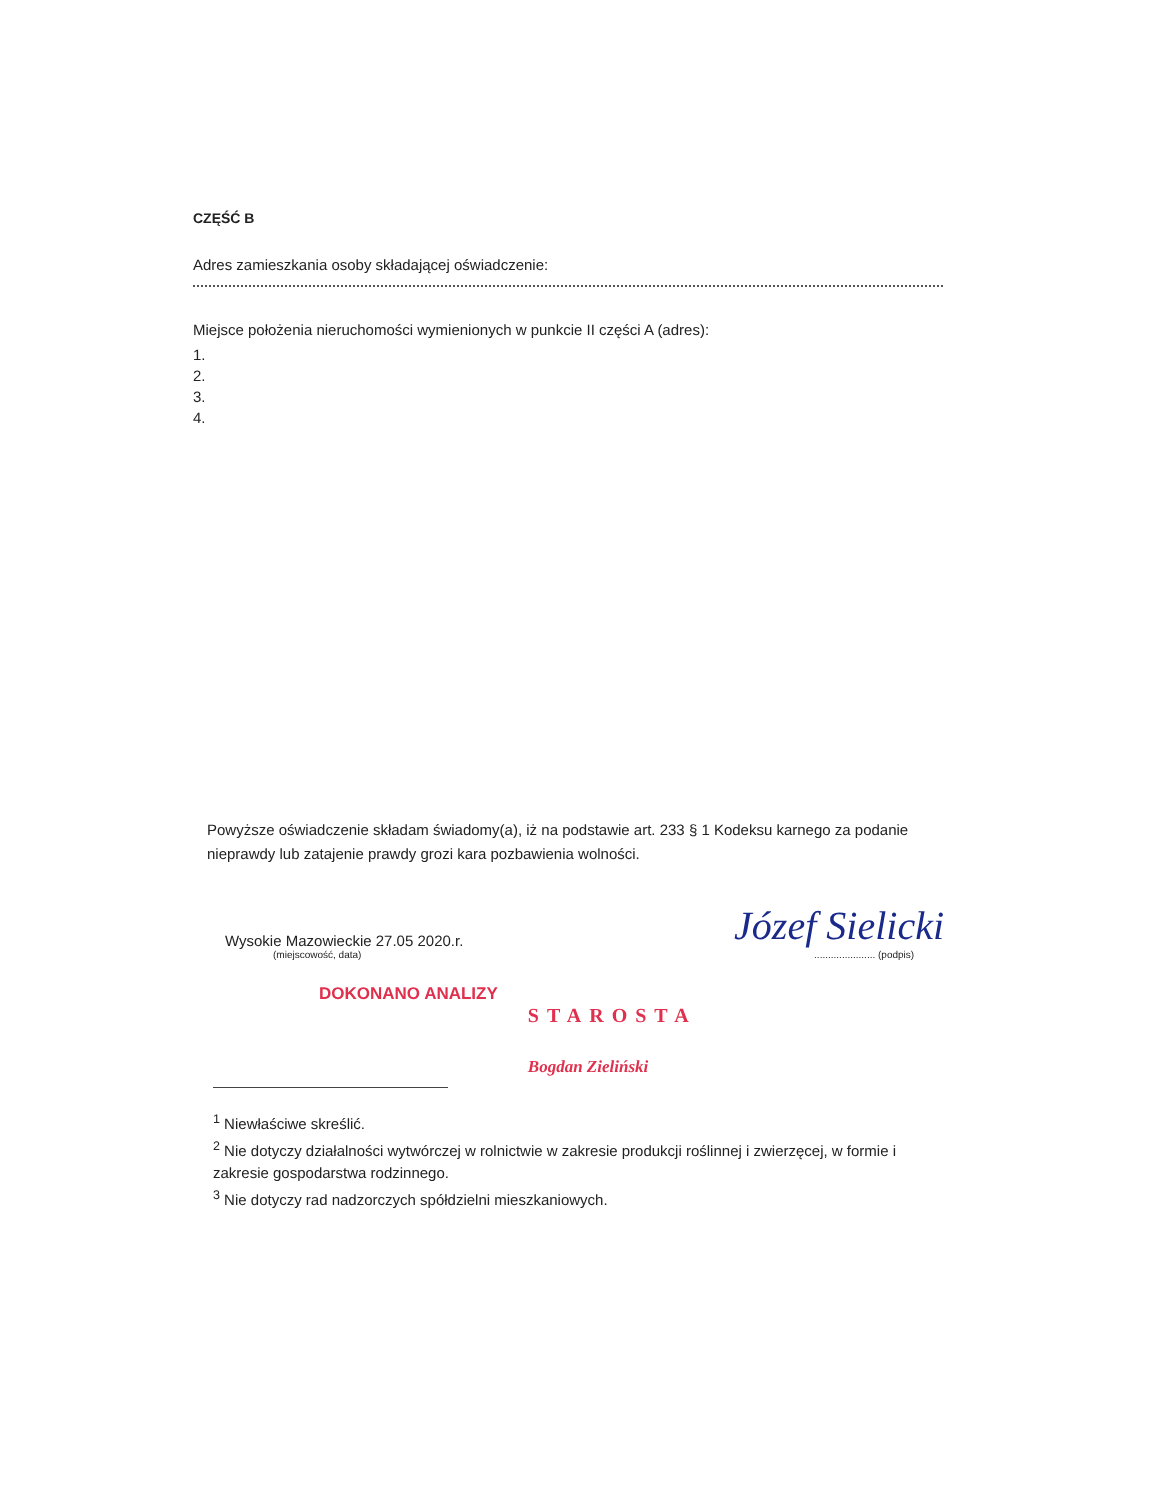CZĘŚĆ B
Adres zamieszkania osoby składającej oświadczenie:
Miejsce położenia nieruchomości wymienionych w punkcie II części A (adres):
1.
2.
3.
4.
Powyższe oświadczenie składam świadomy(a), iż na podstawie art. 233 § 1 Kodeksu karnego za podanie nieprawdy lub zatajenie prawdy grozi kara pozbawienia wolności.
Wysokie Mazowieckie 27.05 2020.r.
(miejscowość, data)
Józef Sielicki
...................... (podpis)
DOKONANO ANALIZY
STAROSTA
Bogdan Zieliński
<sup>1</sup> Niewłaściwe skreślić.
<sup>2</sup> Nie dotyczy działalności wytwórczej w rolnictwie w zakresie produkcji roślinnej i zwierzęcej, w formie i zakresie gospodarstwa rodzinnego.
<sup>3</sup> Nie dotyczy rad nadzorczych spółdzielni mieszkaniowych.